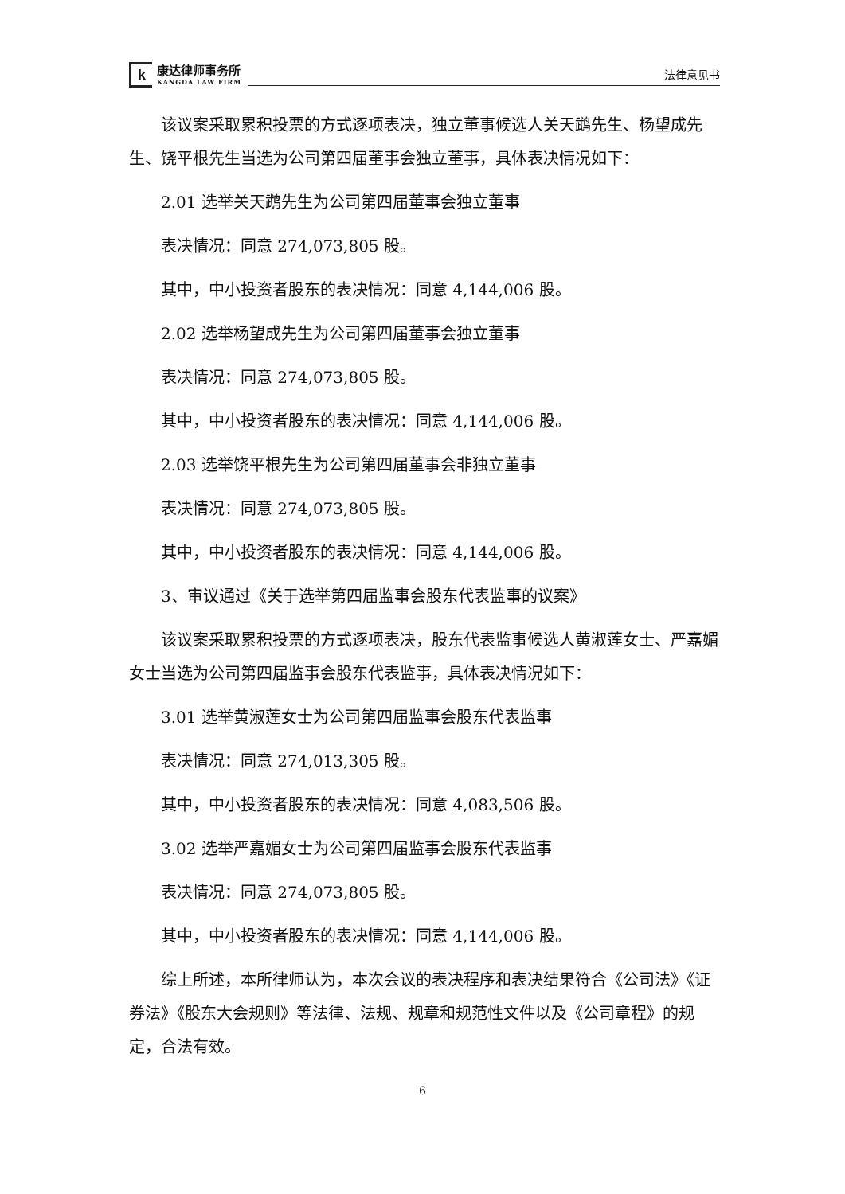k
康达律师事务所
KANGDA LAW FIRM
法律意见书
该议案采取累积投票的方式逐项表决，独立董事候选人关天鹉先生、杨望成先生、饶平根先生当选为公司第四届董事会独立董事，具体表决情况如下：
2.01 选举关天鹉先生为公司第四届董事会独立董事
表决情况：同意 274,073,805 股。
其中，中小投资者股东的表决情况：同意 4,144,006 股。
2.02 选举杨望成先生为公司第四届董事会独立董事
表决情况：同意 274,073,805 股。
其中，中小投资者股东的表决情况：同意 4,144,006 股。
2.03 选举饶平根先生为公司第四届董事会非独立董事
表决情况：同意 274,073,805 股。
其中，中小投资者股东的表决情况：同意 4,144,006 股。
3、审议通过《关于选举第四届监事会股东代表监事的议案》
该议案采取累积投票的方式逐项表决，股东代表监事候选人黄淑莲女士、严嘉媚女士当选为公司第四届监事会股东代表监事，具体表决情况如下：
3.01 选举黄淑莲女士为公司第四届监事会股东代表监事
表决情况：同意 274,013,305 股。
其中，中小投资者股东的表决情况：同意 4,083,506 股。
3.02 选举严嘉媚女士为公司第四届监事会股东代表监事
表决情况：同意 274,073,805 股。
其中，中小投资者股东的表决情况：同意 4,144,006 股。
综上所述，本所律师认为，本次会议的表决程序和表决结果符合《公司法》《证券法》《股东大会规则》等法律、法规、规章和规范性文件以及《公司章程》的规定，合法有效。
6